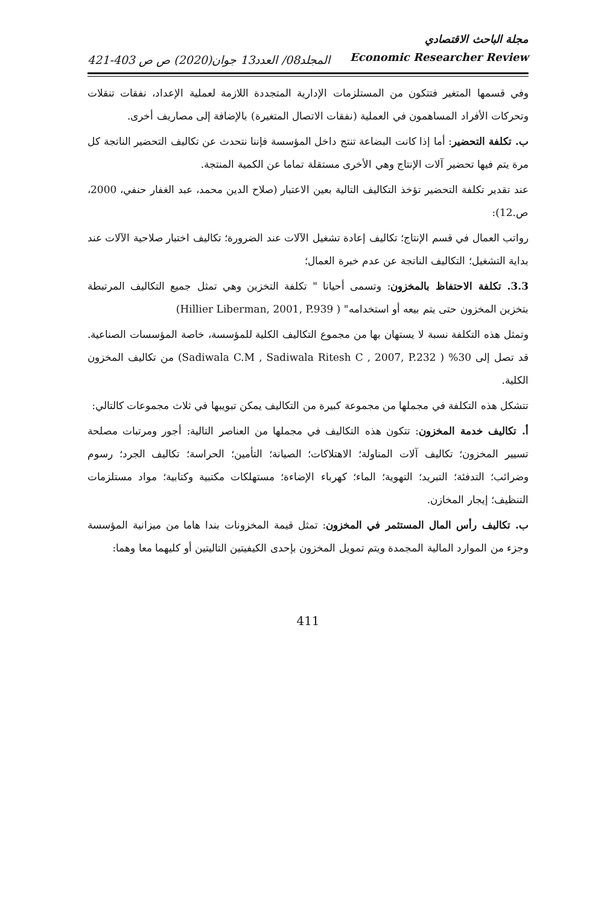المجلد08/ العدد13 جوان(2020) ص ص 403-421
مجلة الباحث الاقتصادي
Economic Researcher Review
وفي قسمها المتغير فتتكون من المستلزمات الإدارية المتجددة اللازمة لعملية الإعداد، نفقات تنقلات وتحركات الأفراد المساهمون في العملية (نفقات الاتصال المتغيرة) بالإضافة إلى مصاريف أخرى.
ب. تكلفة التحضير: أما إذا كانت البضاعة تنتج داخل المؤسسة فإننا نتحدث عن تكاليف التحضير الناتجة كل مرة يتم فيها تحضير آلات الإنتاج وهي الأخرى مستقلة تماما عن الكمية المنتجة.
عند تقدير تكلفة التحضير تؤخذ التكاليف التالية بعين الاعتبار (صلاح الدين محمد، عبد الغفار حنفي، 2000، ص.12):
رواتب العمال في قسم الإنتاج؛ تكاليف إعادة تشغيل الآلات عند الضرورة؛ تكاليف اختبار صلاحية الآلات عند بداية التشغيل؛ التكاليف الناتجة عن عدم خبرة العمال؛
3.3. تكلفة الاحتفاظ بالمخزون: وتسمى أحيانا " تكلفة التخزين وهي تمثل جميع التكاليف المرتبطة بتخزين المخزون حتى يتم بيعه أو استخدامه" ( Hillier Liberman, 2001, P.939)
وتمثل هذه التكلفة نسبة لا يستهان بها من مجموع التكاليف الكلية للمؤسسة، خاصة المؤسسات الصناعية. قد تصل إلى 30% ( Sadiwala C.M , Sadiwala Ritesh C , 2007, P.232) من تكاليف المخزون الكلية.
تتشكل هذه التكلفة في مجملها من مجموعة كبيرة من التكاليف يمكن تبويبها في ثلاث مجموعات كالتالي:
أ. تكاليف خدمة المخزون: تتكون هذه التكاليف في مجملها من العناصر التالية: أجور ومرتبات مصلحة تسيير المخزون؛ تكاليف آلات المناولة؛ الاهتلاكات؛ الصيانة؛ التأمين؛ الحراسة؛ تكاليف الجرد؛ رسوم وضرائب؛ التدفئة؛ التبريد؛ التهوية؛ الماء؛ كهرباء الإضاءة؛ مستهلكات مكتبية وكتابية؛ مواد مستلزمات التنظيف؛ إيجار المخازن.
ب. تكاليف رأس المال المستثمر في المخزون: تمثل قيمة المخزونات بندا هاما من ميزانية المؤسسة وجزء من الموارد المالية المجمدة ويتم تمويل المخزون بإحدى الكيفيتين التاليتين أو كليهما معا وهما:
411